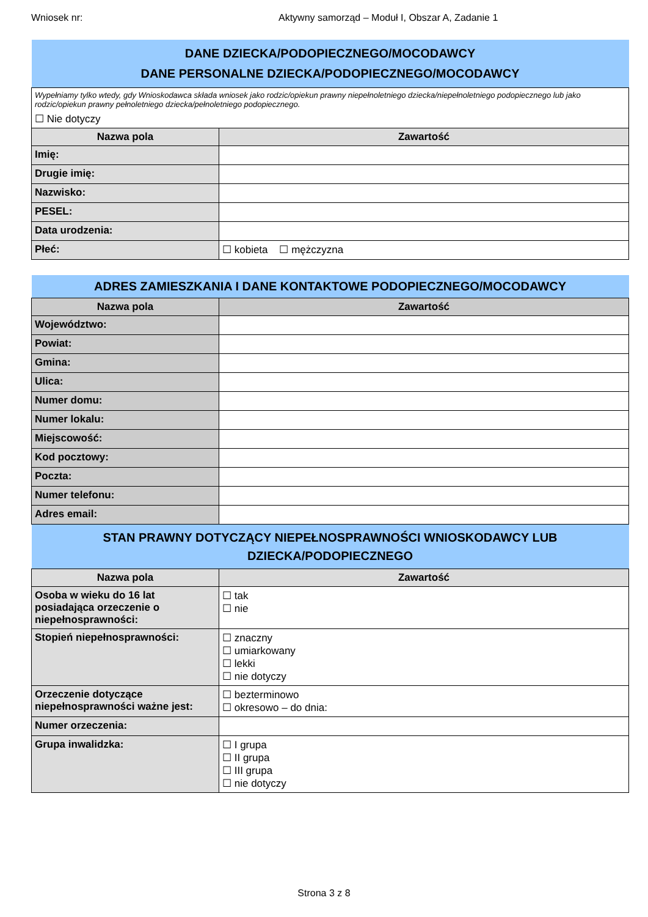Wniosek nr: Aktywny samorząd – Moduł I, Obszar A, Zadanie 1
| DANE DZIECKA/PODOPIECZNEGO/MOCODAWCY DANE PERSONALNE DZIECKA/PODOPIECZNEGO/MOCODAWCY | |
| Wypełniamy tylko wtedy, gdy Wnioskodawca składa wniosek jako rodzic/opiekun prawny niepełnoletniego dziecka/niepełnoletniego podopiecznego lub jako rodzic/opiekun prawny pełnoletniego dziecka/pełnoletniego podopiecznego. ☐ Nie dotyczy | |
| Nazwa pola | Zawartość |
| Imię: | |
| Drugie imię: | |
| Nazwisko: | |
| PESEL: | |
| Data urodzenia: | |
| Płeć: | ☐ kobieta ☐ mężczyzna |
| ADRES ZAMIESZKANIA I DANE KONTAKTOWE PODOPIECZNEGO/MOCODAWCY | |
| Nazwa pola | Zawartość |
| Województwo: | |
| Powiat: | |
| Gmina: | |
| Ulica: | |
| Numer domu: | |
| Numer lokalu: | |
| Miejscowość: | |
| Kod pocztowy: | |
| Poczta: | |
| Numer telefonu: | |
| Adres email: | |
| STAN PRAWNY DOTYCZĄCY NIEPEŁNOSPRAWNOŚCI WNIOSKODAWCY LUB DZIECKA/PODOPIECZNEGO | |
| Nazwa pola | Zawartość |
| Osoba w wieku do 16 lat posiadająca orzeczenie o niepełnosprawności: | ☐ tak ☐ nie |
| Stopień niepełnosprawności: | ☐ znaczny ☐ umiarkowany ☐ lekki ☐ nie dotyczy |
| Orzeczenie dotyczące niepełnosprawności ważne jest: | ☐ bezterminowo ☐ okresowo – do dnia: |
| Numer orzeczenia: | |
| Grupa inwalidzka: | ☐ I grupa ☐ II grupa ☐ III grupa ☐ nie dotyczy |
Strona 3 z 8